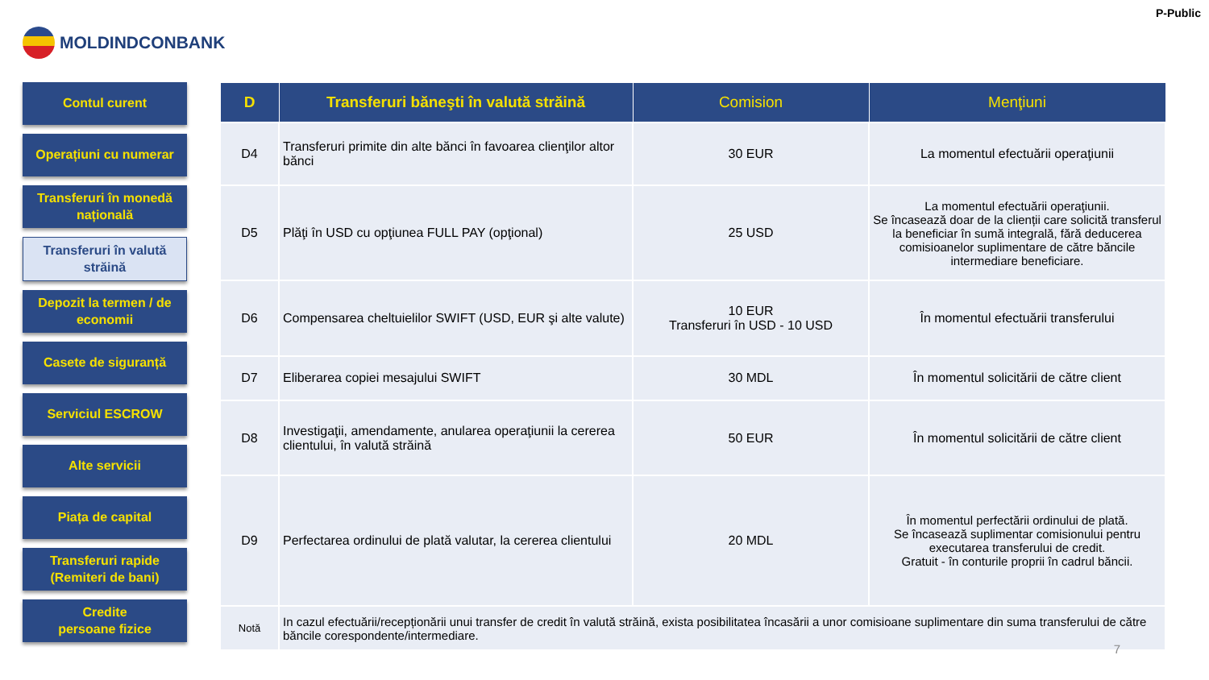MOLDINDCONBANK
P-Public
Contul curent
Operațiuni cu numerar
Transferuri în monedă națională
Transferuri în valută străină
Depozit la termen / de economii
Casete de siguranță
Serviciul ESCROW
Alte servicii
Piața de capital
Transferuri rapide
(Remiteri de bani)
Credite
persoane fizice
| D | Transferuri băneşti în valută străină | Comision | Menţiuni |
| --- | --- | --- | --- |
| D4 | Transferuri primite din alte bănci în favoarea clienţilor altor bănci | 30 EUR | La momentul efectuării operaţiunii |
| D5 | Plăţi în USD cu opţiunea FULL PAY (opţional) | 25 USD | La momentul efectuării operaţiunii. Se încasează doar de la clienții care solicită transferul la beneficiar în sumă integrală, fără deducerea comisioanelor suplimentare de către băncile intermediare beneficiare. |
| D6 | Compensarea cheltuielilor SWIFT (USD, EUR şi alte valute) | 10 EUR Transferuri în USD - 10 USD | În momentul efectuării transferului |
| D7 | Eliberarea copiei mesajului SWIFT | 30 MDL | În momentul solicitării de către client |
| D8 | Investigaţii, amendamente, anularea operaţiunii la cererea clientului, în valută străină | 50 EUR | În momentul solicitării de către client |
| D9 | Perfectarea ordinului de plată valutar, la cererea clientului | 20 MDL | În momentul perfectării ordinului de plată. Se încasează suplimentar comisionului pentru executarea transferului de credit. Gratuit - în conturile proprii în cadrul băncii. |
| Notă | In cazul efectuării/recepționării unui transfer de credit în valută străină, exista posibilitatea încasării a unor comisioane suplimentare din suma transferului de către băncile corespondente/intermediare. | | |
7